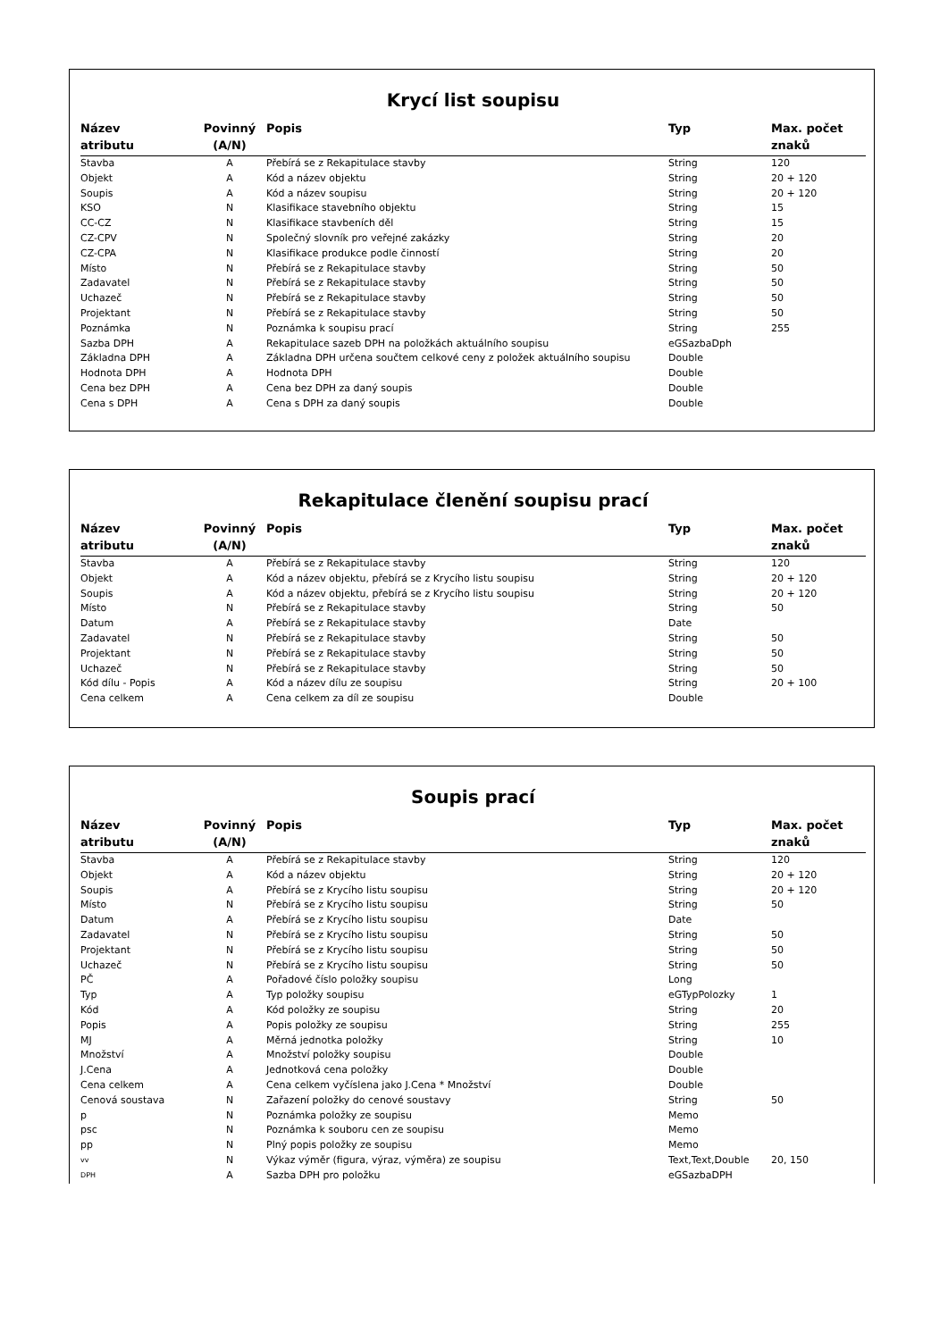Krycí list soupisu
| Název atributu | Povinný (A/N) | Popis | Typ | Max. počet znaků |
| --- | --- | --- | --- | --- |
| Stavba | A | Přebírá se z Rekapitulace stavby | String | 120 |
| Objekt | A | Kód a název objektu | String | 20 + 120 |
| Soupis | A | Kód a název soupisu | String | 20 + 120 |
| KSO | N | Klasifikace stavebního objektu | String | 15 |
| CC-CZ | N | Klasifikace stavbeních děl | String | 15 |
| CZ-CPV | N | Společný slovník pro veřejné zakázky | String | 20 |
| CZ-CPA | N | Klasifikace produkce podle činností | String | 20 |
| Místo | N | Přebírá se z Rekapitulace stavby | String | 50 |
| Zadavatel | N | Přebírá se z Rekapitulace stavby | String | 50 |
| Uchazeč | N | Přebírá se z Rekapitulace stavby | String | 50 |
| Projektant | N | Přebírá se z Rekapitulace stavby | String | 50 |
| Poznámka | N | Poznámka k soupisu prací | String | 255 |
| Sazba DPH | A | Rekapitulace sazeb DPH na položkách aktuálního soupisu | eGSazbaDph | |
| Základna DPH | A | Základna DPH určena součtem celkové ceny z položek aktuálního soupisu | Double | |
| Hodnota DPH | A | Hodnota DPH | Double | |
| Cena bez DPH | A | Cena bez DPH za daný soupis | Double | |
| Cena s DPH | A | Cena s DPH za daný soupis | Double | |
Rekapitulace členění soupisu prací
| Název atributu | Povinný (A/N) | Popis | Typ | Max. počet znaků |
| --- | --- | --- | --- | --- |
| Stavba | A | Přebírá se z Rekapitulace stavby | String | 120 |
| Objekt | A | Kód a název objektu, přebírá se z Krycího listu soupisu | String | 20 + 120 |
| Soupis | A | Kód a název objektu, přebírá se z Krycího listu soupisu | String | 20 + 120 |
| Místo | N | Přebírá se z Rekapitulace stavby | String | 50 |
| Datum | A | Přebírá se z Rekapitulace stavby | Date | |
| Zadavatel | N | Přebírá se z Rekapitulace stavby | String | 50 |
| Projektant | N | Přebírá se z Rekapitulace stavby | String | 50 |
| Uchazeč | N | Přebírá se z Rekapitulace stavby | String | 50 |
| Kód dílu - Popis | A | Kód a název dílu ze soupisu | String | 20 + 100 |
| Cena celkem | A | Cena celkem za díl ze soupisu | Double | |
Soupis prací
| Název atributu | Povinný (A/N) | Popis | Typ | Max. počet znaků |
| --- | --- | --- | --- | --- |
| Stavba | A | Přebírá se z Rekapitulace stavby | String | 120 |
| Objekt | A | Kód a název objektu | String | 20 + 120 |
| Soupis | A | Přebírá se z Krycího listu soupisu | String | 20 + 120 |
| Místo | N | Přebírá se z Krycího listu soupisu | String | 50 |
| Datum | A | Přebírá se z Krycího listu soupisu | Date | |
| Zadavatel | N | Přebírá se z Krycího listu soupisu | String | 50 |
| Projektant | N | Přebírá se z Krycího listu soupisu | String | 50 |
| Uchazeč | N | Přebírá se z Krycího listu soupisu | String | 50 |
| PČ | A | Pořadové číslo položky soupisu | Long | |
| Typ | A | Typ položky soupisu | eGTypPolozky | 1 |
| Kód | A | Kód položky ze soupisu | String | 20 |
| Popis | A | Popis položky ze soupisu | String | 255 |
| MJ | A | Měrná jednotka položky | String | 10 |
| Množství | A | Množství položky soupisu | Double | |
| J.Cena | A | Jednotková cena položky | Double | |
| Cena celkem | A | Cena celkem vyčíslena jako J.Cena * Množství | Double | |
| Cenová soustava | N | Zařazení položky do cenové soustavy | String | 50 |
| p | N | Poznámka položky ze soupisu | Memo | |
| psc | N | Poznámka k souboru cen ze soupisu | Memo | |
| pp | N | Plný popis položky ze soupisu | Memo | |
| vv | N | Výkaz výměr (figura, výraz, výměra) ze soupisu | Text,Text,Double | 20, 150 |
| DPH | A | Sazba DPH pro položku | eGSazbaDPH | |